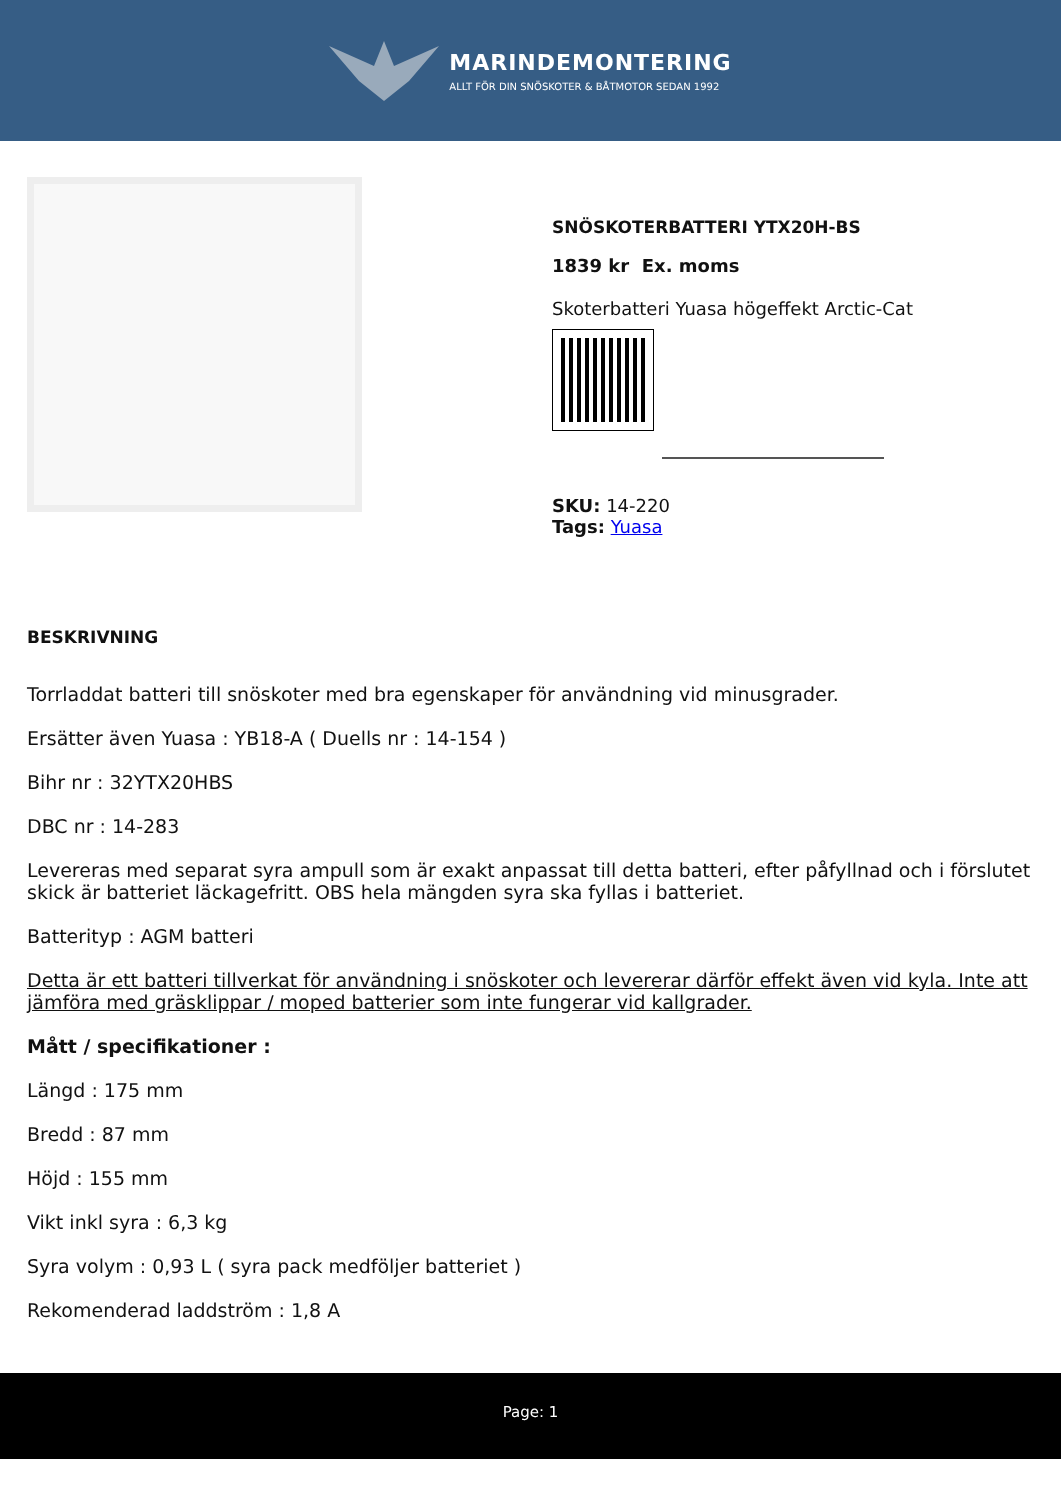MARINDEMONTERING
ALLT FÖR DIN SNÖSKOTER & BÅTMOTOR SEDAN 1992
SNÖSKOTERBATTERI YTX20H-BS
1839 kr Ex. moms
Skoterbatteri Yuasa högeffekt Arctic-Cat
SKU: 14-220
Tags: Yuasa
BESKRIVNING
Torrladdat batteri till snöskoter med bra egenskaper för användning vid minusgrader.
Ersätter även Yuasa : YB18-A ( Duells nr : 14-154 )
Bihr nr : 32YTX20HBS
DBC nr : 14-283
Levereras med separat syra ampull som är exakt anpassat till detta batteri, efter påfyllnad och i förslutet skick är batteriet läckagefritt. OBS hela mängden syra ska fyllas i batteriet.
Batterityp : AGM batteri
Detta är ett batteri tillverkat för användning i snöskoter och levererar därför effekt även vid kyla. Inte att jämföra med gräsklippar / moped batterier som inte fungerar vid kallgrader.
Mått / specifikationer :
Längd : 175 mm
Bredd : 87 mm
Höjd : 155 mm
Vikt inkl syra : 6,3 kg
Syra volym : 0,93 L ( syra pack medföljer batteriet )
Rekomenderad laddström : 1,8 A
Page: 1